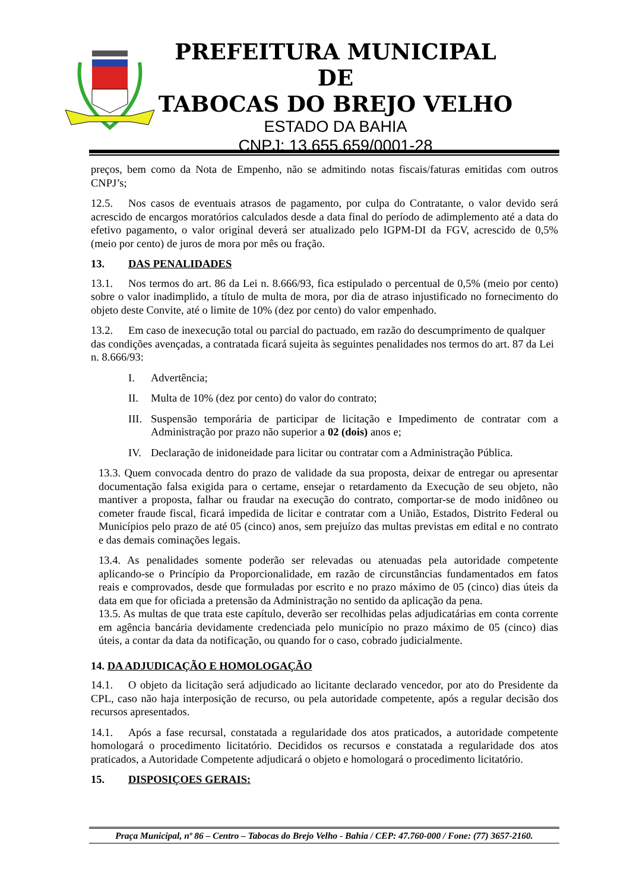PREFEITURA MUNICIPAL DE
TABOCAS DO BREJO VELHO
ESTADO DA BAHIA
CNPJ: 13.655.659/0001-28
preços, bem como da Nota de Empenho, não se admitindo notas fiscais/faturas emitidas com outros CNPJ’s;
12.5. Nos casos de eventuais atrasos de pagamento, por culpa do Contratante, o valor devido será acrescido de encargos moratórios calculados desde a data final do período de adimplemento até a data do efetivo pagamento, o valor original deverá ser atualizado pelo IGPM-DI da FGV, acrescido de 0,5% (meio por cento) de juros de mora por mês ou fração.
13. DAS PENALIDADES
13.1. Nos termos do art. 86 da Lei n. 8.666/93, fica estipulado o percentual de 0,5% (meio por cento) sobre o valor inadimplido, a título de multa de mora, por dia de atraso injustificado no fornecimento do objeto deste Convite, até o limite de 10% (dez por cento) do valor empenhado.
13.2. Em caso de inexecução total ou parcial do pactuado, em razão do descumprimento de qualquer das condições avençadas, a contratada ficará sujeita às seguintes penalidades nos termos do art. 87 da Lei n. 8.666/93:
I. Advertência;
II. Multa de 10% (dez por cento) do valor do contrato;
III. Suspensão temporária de participar de licitação e Impedimento de contratar com a Administração por prazo não superior a 02 (dois) anos e;
IV. Declaração de inidoneidade para licitar ou contratar com a Administração Pública.
13.3. Quem convocada dentro do prazo de validade da sua proposta, deixar de entregar ou apresentar documentação falsa exigida para o certame, ensejar o retardamento da Execução de seu objeto, não mantiver a proposta, falhar ou fraudar na execução do contrato, comportar-se de modo inidôneo ou cometer fraude fiscal, ficará impedida de licitar e contratar com a União, Estados, Distrito Federal ou Municípios pelo prazo de até 05 (cinco) anos, sem prejuízo das multas previstas em edital e no contrato e das demais cominações legais.
13.4. As penalidades somente poderão ser relevadas ou atenuadas pela autoridade competente aplicando-se o Princípio da Proporcionalidade, em razão de circunstâncias fundamentados em fatos reais e comprovados, desde que formuladas por escrito e no prazo máximo de 05 (cinco) dias úteis da data em que for oficiada a pretensão da Administração no sentido da aplicação da pena.
13.5. As multas de que trata este capítulo, deverão ser recolhidas pelas adjudicatárias em conta corrente em agência bancária devidamente credenciada pelo município no prazo máximo de 05 (cinco) dias úteis, a contar da data da notificação, ou quando for o caso, cobrado judicialmente.
14. DA ADJUDICAÇÃO E HOMOLOGAÇÃO
14.1. O objeto da licitação será adjudicado ao licitante declarado vencedor, por ato do Presidente da CPL, caso não haja interposição de recurso, ou pela autoridade competente, após a regular decisão dos recursos apresentados.
14.1. Após a fase recursal, constatada a regularidade dos atos praticados, a autoridade competente homologará o procedimento licitatório. Decididos os recursos e constatada a regularidade dos atos praticados, a Autoridade Competente adjudicará o objeto e homologará o procedimento licitatório.
15. DISPOSIÇOES GERAIS:
Praça Municipal, nº 86 – Centro – Tabocas do Brejo Velho - Bahia / CEP: 47.760-000 / Fone: (77) 3657-2160.